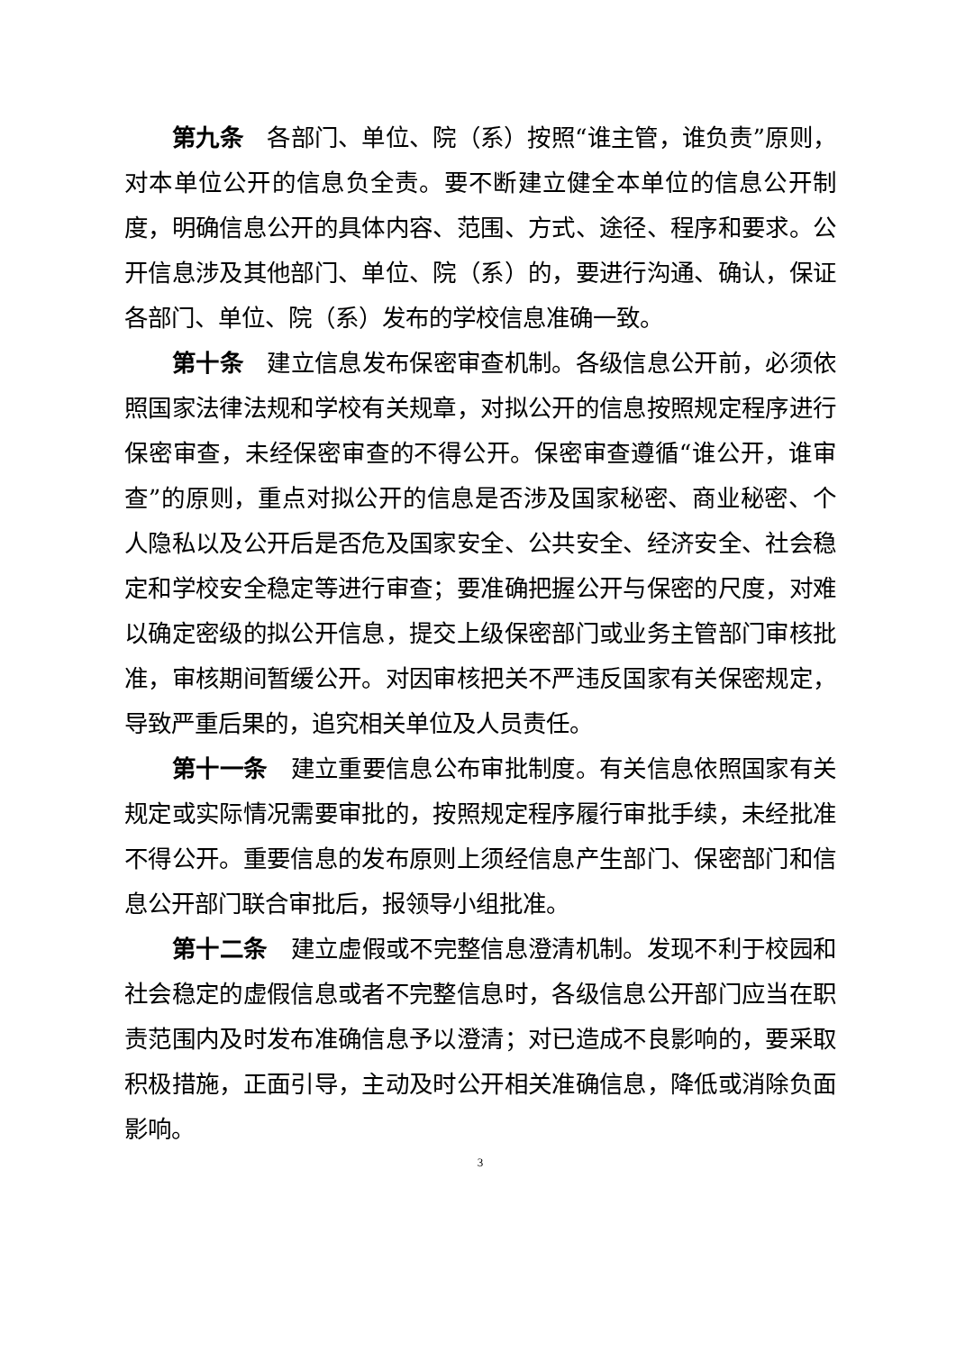第九条 各部门、单位、院（系）按照“谁主管，谁负责”原则，对本单位公开的信息负全责。要不断建立健全本单位的信息公开制度，明确信息公开的具体内容、范围、方式、途径、程序和要求。公开信息涉及其他部门、单位、院（系）的，要进行沟通、确认，保证各部门、单位、院（系）发布的学校信息准确一致。
第十条 建立信息发布保密审查机制。各级信息公开前，必须依照国家法律法规和学校有关规章，对拟公开的信息按照规定程序进行保密审查，未经保密审查的不得公开。保密审查遵循“谁公开，谁审查”的原则，重点对拟公开的信息是否涉及国家秘密、商业秘密、个人隐私以及公开后是否危及国家安全、公共安全、经济安全、社会稳定和学校安全稳定等进行审查；要准确把握公开与保密的尺度，对难以确定密级的拟公开信息，提交上级保密部门或业务主管部门审核批准，审核期间暂缓公开。对因审核把关不严违反国家有关保密规定，导致严重后果的，追究相关单位及人员责任。
第十一条 建立重要信息公布审批制度。有关信息依照国家有关规定或实际情况需要审批的，按照规定程序履行审批手续，未经批准不得公开。重要信息的发布原则上须经信息产生部门、保密部门和信息公开部门联合审批后，报领导小组批准。
第十二条 建立虚假或不完整信息澄清机制。发现不利于校园和社会稳定的虚假信息或者不完整信息时，各级信息公开部门应当在职责范围内及时发布准确信息予以澄清；对已造成不良影响的，要采取积极措施，正面引导，主动及时公开相关准确信息，降低或消除负面影响。
3